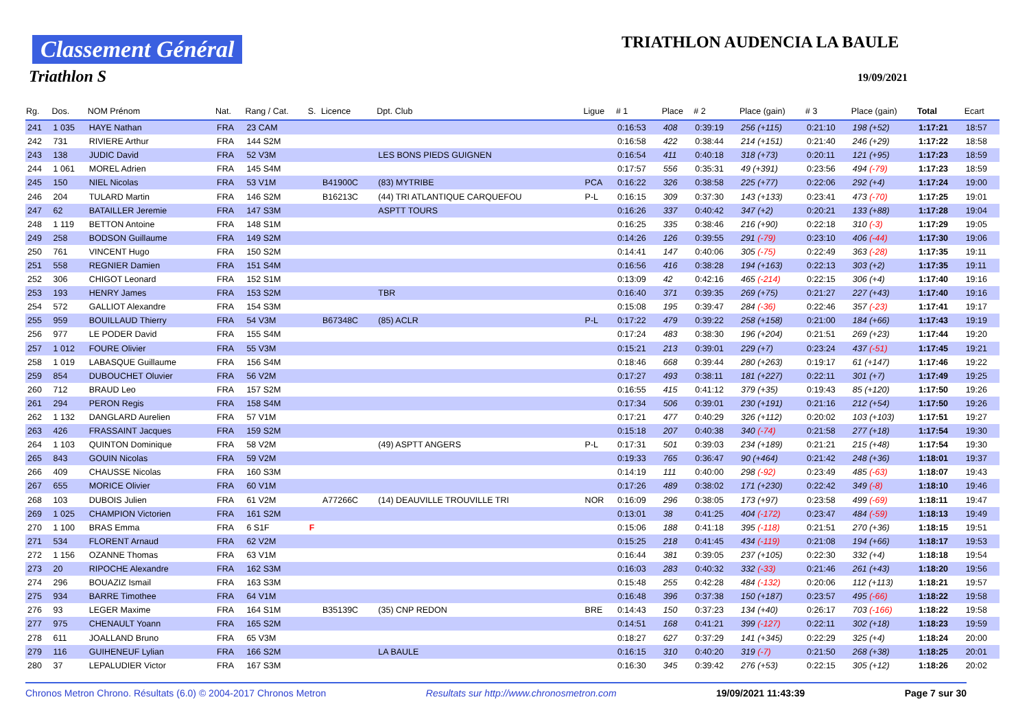Classement Général
Triathlon S
TRIATHLON AUDENCIA LA BAULE
19/09/2021
| Rg. | Dos. | NOM Prénom | Nat. | Rang / Cat. | S. | Licence | Dpt. Club | Ligue | # 1 | Place | # 2 | Place (gain) | # 3 | Place (gain) | Total | Ecart |
| --- | --- | --- | --- | --- | --- | --- | --- | --- | --- | --- | --- | --- | --- | --- | --- | --- |
| 241 | 1 035 | HAYE Nathan | FRA | 23 CAM | | | | | 0:16:53 | 408 | 0:39:19 | 256 (+115) | 0:21:10 | 198 (+52) | 1:17:21 | 18:57 |
| 242 | 731 | RIVIERE Arthur | FRA | 144 S2M | | | | | 0:16:58 | 422 | 0:38:44 | 214 (+151) | 0:21:40 | 246 (+29) | 1:17:22 | 18:58 |
| 243 | 138 | JUDIC David | FRA | 52 V3M | | | LES BONS PIEDS GUIGNEN | | 0:16:54 | 411 | 0:40:18 | 318 (+73) | 0:20:11 | 121 (+95) | 1:17:23 | 18:59 |
| 244 | 1 061 | MOREL Adrien | FRA | 145 S4M | | | | | 0:17:57 | 556 | 0:35:31 | 49 (+391) | 0:23:56 | 494 (-79) | 1:17:23 | 18:59 |
| 245 | 150 | NIEL Nicolas | FRA | 53 V1M | | B41900C | (83) MYTRIBE | PCA | 0:16:22 | 326 | 0:38:58 | 225 (+77) | 0:22:06 | 292 (+4) | 1:17:24 | 19:00 |
| 246 | 204 | TULARD Martin | FRA | 146 S2M | | B16213C | (44) TRI ATLANTIQUE CARQUEFOU | P-L | 0:16:15 | 309 | 0:37:30 | 143 (+133) | 0:23:41 | 473 (-70) | 1:17:25 | 19:01 |
| 247 | 62 | BATAILLER Jeremie | FRA | 147 S3M | | | ASPTT TOURS | | 0:16:26 | 337 | 0:40:42 | 347 (+2) | 0:20:21 | 133 (+88) | 1:17:28 | 19:04 |
| 248 | 1 119 | BETTON Antoine | FRA | 148 S1M | | | | | 0:16:25 | 335 | 0:38:46 | 216 (+90) | 0:22:18 | 310 (-3) | 1:17:29 | 19:05 |
| 249 | 258 | BODSON Guillaume | FRA | 149 S2M | | | | | 0:14:26 | 126 | 0:39:55 | 291 (-79) | 0:23:10 | 406 (-44) | 1:17:30 | 19:06 |
| 250 | 761 | VINCENT Hugo | FRA | 150 S2M | | | | | 0:14:41 | 147 | 0:40:06 | 305 (-75) | 0:22:49 | 363 (-28) | 1:17:35 | 19:11 |
| 251 | 558 | REGNIER Damien | FRA | 151 S4M | | | | | 0:16:56 | 416 | 0:38:28 | 194 (+163) | 0:22:13 | 303 (+2) | 1:17:35 | 19:11 |
| 252 | 306 | CHIGOT Leonard | FRA | 152 S1M | | | | | 0:13:09 | 42 | 0:42:16 | 465 (-214) | 0:22:15 | 306 (+4) | 1:17:40 | 19:16 |
| 253 | 193 | HENRY James | FRA | 153 S2M | | | TBR | | 0:16:40 | 371 | 0:39:35 | 269 (+75) | 0:21:27 | 227 (+43) | 1:17:40 | 19:16 |
| 254 | 572 | GALLIOT Alexandre | FRA | 154 S3M | | | | | 0:15:08 | 195 | 0:39:47 | 284 (-36) | 0:22:46 | 357 (-23) | 1:17:41 | 19:17 |
| 255 | 959 | BOUILLAUD Thierry | FRA | 54 V3M | | B67348C | (85) ACLR | P-L | 0:17:22 | 479 | 0:39:22 | 258 (+158) | 0:21:00 | 184 (+66) | 1:17:43 | 19:19 |
| 256 | 977 | LE PODER David | FRA | 155 S4M | | | | | 0:17:24 | 483 | 0:38:30 | 196 (+204) | 0:21:51 | 269 (+23) | 1:17:44 | 19:20 |
| 257 | 1 012 | FOURE Olivier | FRA | 55 V3M | | | | | 0:15:21 | 213 | 0:39:01 | 229 (+7) | 0:23:24 | 437 (-51) | 1:17:45 | 19:21 |
| 258 | 1 019 | LABASQUE Guillaume | FRA | 156 S4M | | | | | 0:18:46 | 668 | 0:39:44 | 280 (+263) | 0:19:17 | 61 (+147) | 1:17:46 | 19:22 |
| 259 | 854 | DUBOUCHET Oluvier | FRA | 56 V2M | | | | | 0:17:27 | 493 | 0:38:11 | 181 (+227) | 0:22:11 | 301 (+7) | 1:17:49 | 19:25 |
| 260 | 712 | BRAUD Leo | FRA | 157 S2M | | | | | 0:16:55 | 415 | 0:41:12 | 379 (+35) | 0:19:43 | 85 (+120) | 1:17:50 | 19:26 |
| 261 | 294 | PERON Regis | FRA | 158 S4M | | | | | 0:17:34 | 506 | 0:39:01 | 230 (+191) | 0:21:16 | 212 (+54) | 1:17:50 | 19:26 |
| 262 | 1 132 | DANGLARD Aurelien | FRA | 57 V1M | | | | | 0:17:21 | 477 | 0:40:29 | 326 (+112) | 0:20:02 | 103 (+103) | 1:17:51 | 19:27 |
| 263 | 426 | FRASSAINT Jacques | FRA | 159 S2M | | | | | 0:15:18 | 207 | 0:40:38 | 340 (-74) | 0:21:58 | 277 (+18) | 1:17:54 | 19:30 |
| 264 | 1 103 | QUINTON Dominique | FRA | 58 V2M | | | (49) ASPTT ANGERS | P-L | 0:17:31 | 501 | 0:39:03 | 234 (+189) | 0:21:21 | 215 (+48) | 1:17:54 | 19:30 |
| 265 | 843 | GOUIN Nicolas | FRA | 59 V2M | | | | | 0:19:33 | 765 | 0:36:47 | 90 (+464) | 0:21:42 | 248 (+36) | 1:18:01 | 19:37 |
| 266 | 409 | CHAUSSE Nicolas | FRA | 160 S3M | | | | | 0:14:19 | 111 | 0:40:00 | 298 (-92) | 0:23:49 | 485 (-63) | 1:18:07 | 19:43 |
| 267 | 655 | MORICE Olivier | FRA | 60 V1M | | | | | 0:17:26 | 489 | 0:38:02 | 171 (+230) | 0:22:42 | 349 (-8) | 1:18:10 | 19:46 |
| 268 | 103 | DUBOIS Julien | FRA | 61 V2M | | A77266C | (14) DEAUVILLE TROUVILLE TRI | NOR | 0:16:09 | 296 | 0:38:05 | 173 (+97) | 0:23:58 | 499 (-69) | 1:18:11 | 19:47 |
| 269 | 1 025 | CHAMPION Victorien | FRA | 161 S2M | | | | | 0:13:01 | 38 | 0:41:25 | 404 (-172) | 0:23:47 | 484 (-59) | 1:18:13 | 19:49 |
| 270 | 1 100 | BRAS Emma | FRA | 6 S1F | F | | | | 0:15:06 | 188 | 0:41:18 | 395 (-118) | 0:21:51 | 270 (+36) | 1:18:15 | 19:51 |
| 271 | 534 | FLORENT Arnaud | FRA | 62 V2M | | | | | 0:15:25 | 218 | 0:41:45 | 434 (-119) | 0:21:08 | 194 (+66) | 1:18:17 | 19:53 |
| 272 | 1 156 | OZANNE Thomas | FRA | 63 V1M | | | | | 0:16:44 | 381 | 0:39:05 | 237 (+105) | 0:22:30 | 332 (+4) | 1:18:18 | 19:54 |
| 273 | 20 | RIPOCHE Alexandre | FRA | 162 S3M | | | | | 0:16:03 | 283 | 0:40:32 | 332 (-33) | 0:21:46 | 261 (+43) | 1:18:20 | 19:56 |
| 274 | 296 | BOUAZIZ Ismail | FRA | 163 S3M | | | | | 0:15:48 | 255 | 0:42:28 | 484 (-132) | 0:20:06 | 112 (+113) | 1:18:21 | 19:57 |
| 275 | 934 | BARRE Timothee | FRA | 64 V1M | | | | | 0:16:48 | 396 | 0:37:38 | 150 (+187) | 0:23:57 | 495 (-66) | 1:18:22 | 19:58 |
| 276 | 93 | LEGER Maxime | FRA | 164 S1M | | B35139C | (35) CNP REDON | BRE | 0:14:43 | 150 | 0:37:23 | 134 (+40) | 0:26:17 | 703 (-166) | 1:18:22 | 19:58 |
| 277 | 975 | CHENAULT Yoann | FRA | 165 S2M | | | | | 0:14:51 | 168 | 0:41:21 | 399 (-127) | 0:22:11 | 302 (+18) | 1:18:23 | 19:59 |
| 278 | 611 | JOALLAND Bruno | FRA | 65 V3M | | | | | 0:18:27 | 627 | 0:37:29 | 141 (+345) | 0:22:29 | 325 (+4) | 1:18:24 | 20:00 |
| 279 | 116 | GUIHENEUF Lylian | FRA | 166 S2M | | | LA BAULE | | 0:16:15 | 310 | 0:40:20 | 319 (-7) | 0:21:50 | 268 (+38) | 1:18:25 | 20:01 |
| 280 | 37 | LEPALUDIER Victor | FRA | 167 S3M | | | | | 0:16:30 | 345 | 0:39:42 | 276 (+53) | 0:22:15 | 305 (+12) | 1:18:26 | 20:02 |
Chronos Metron Chrono. Résultats (6.0) © 2004-2017 Chronos Metron Resultats sur http://www.chronosmetron.com 19/09/2021 11:43:39 Page 7 sur 30